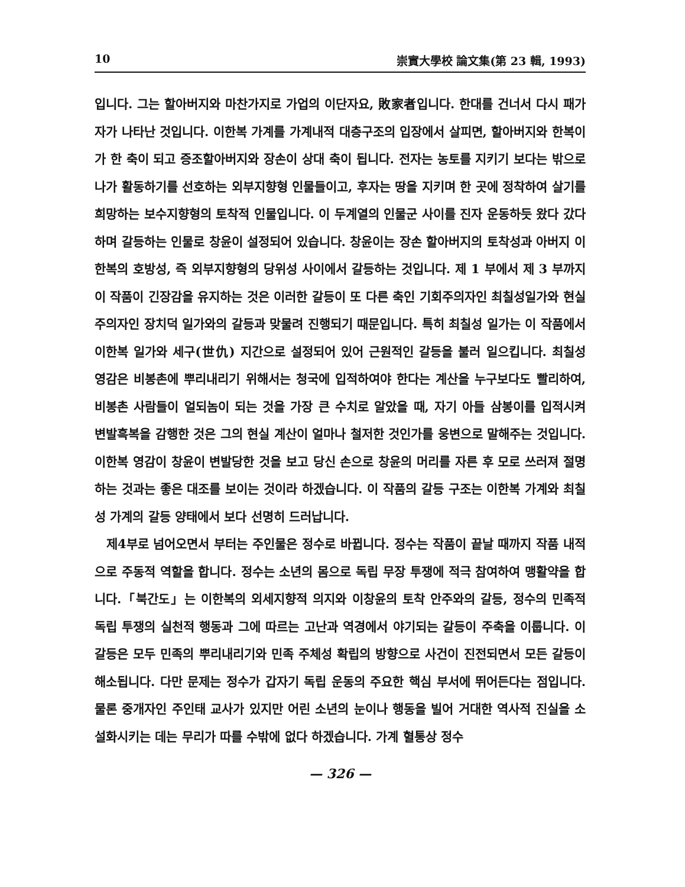10 崇實大學校 論文集(第 23 輯, 1993)
입니다. 그는 할아버지와 마찬가지로 가업의 이단자요, 敗家者입니다. 한대를 건너서 다시 패가자가 나타난 것입니다. 이한복 가계를 가계내적 대층구조의 입장에서 살피면, 할아버지와 한복이가 한 축이 되고 증조할아버지와 장손이 상대 축이 됩니다. 전자는 농토를 지키기 보다는 밖으로 나가 활동하기를 선호하는 외부지향형 인물들이고, 후자는 땅을 지키며 한 곳에 정착하여 살기를 희망하는 보수지향형의 토착적 인물입니다. 이 두계열의 인물군 사이를 진자 운동하듯 왔다 갔다하며 갈등하는 인물로 창윤이 설정되어 있습니다. 창윤이는 장손 할아버지의 토착성과 아버지 이한복의 호방성, 즉 외부지향형의 당위성 사이에서 갈등하는 것입니다. 제 1 부에서 제 3 부까지 이 작품이 긴장감을 유지하는 것은 이러한 갈등이 또 다른 축인 기회주의자인 최칠성일가와 현실주의자인 장치덕 일가와의 갈등과 맞물려 진행되기 때문입니다. 특히 최칠성 일가는 이 작품에서 이한복 일가와 세구(世仇) 지간으로 설정되어 있어 근원적인 갈등을 불러 일으킵니다. 최칠성 영감은 비봉촌에 뿌리내리기 위해서는 청국에 입적하여야 한다는 계산을 누구보다도 빨리하여, 비봉촌 사람들이 얼되놈이 되는 것을 가장 큰 수치로 알았을 때, 자기 아들 삼봉이를 입적시켜 변발흑복을 감행한 것은 그의 현실 계산이 얼마나 철저한 것인가를 웅변으로 말해주는 것입니다. 이한복 영감이 창윤이 변발당한 것을 보고 당신 손으로 창윤의 머리를 자른 후 모로 쓰러져 절명하는 것과는 좋은 대조를 보이는 것이라 하겠습니다. 이 작품의 갈등 구조는 이한복 가계와 최칠성 가계의 갈등 양태에서 보다 선명히 드러납니다.
제4부로 넘어오면서 부터는 주인물은 정수로 바뀝니다. 정수는 작품이 끝날 때까지 작품 내적으로 주동적 역할을 합니다. 정수는 소년의 몸으로 독립 무장 투쟁에 적극 참여하여 맹활약을 합니다.「북간도」는 이한복의 외세지향적 의지와 이창윤의 토착 안주와의 갈등, 정수의 민족적 독립 투쟁의 실천적 행동과 그에 따르는 고난과 역경에서 야기되는 갈등이 주축을 이룹니다. 이 갈등은 모두 민족의 뿌리내리기와 민족 주체성 확립의 방향으로 사건이 진전되면서 모든 갈등이 해소됩니다. 다만 문제는 정수가 갑자기 독립 운동의 주요한 핵심 부서에 뛰어든다는 점입니다. 물론 중개자인 주인태 교사가 있지만 어린 소년의 눈이나 행동을 빌어 거대한 역사적 진실을 소설화시키는 데는 무리가 따를 수밖에 없다 하겠습니다. 가계 혈통상 정수
— 326 —